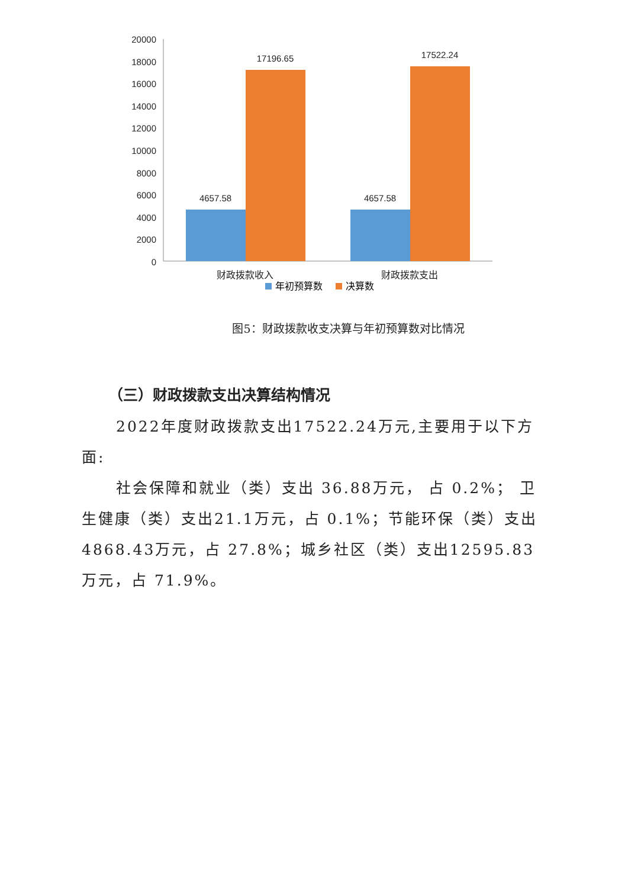20000
18000
16000
14000
12000
10000
8000
6000
4000
2000
0
4657.58
17196.65
4657.58
17522.24
财政拨款收入
财政拨款支出
年初预算数
决算数
图5：财政拨款收支决算与年初预算数对比情况
（三）财政拨款支出决算结构情况
2022年度财政拨款支出17522.24万元,主要用于以下方面:
社会保障和就业（类）支出 36.88万元， 占 0.2%； 卫生健康（类）支出21.1万元，占 0.1%；节能环保（类）支出4868.43万元，占 27.8%；城乡社区（类）支出12595.83万元，占 71.9%。